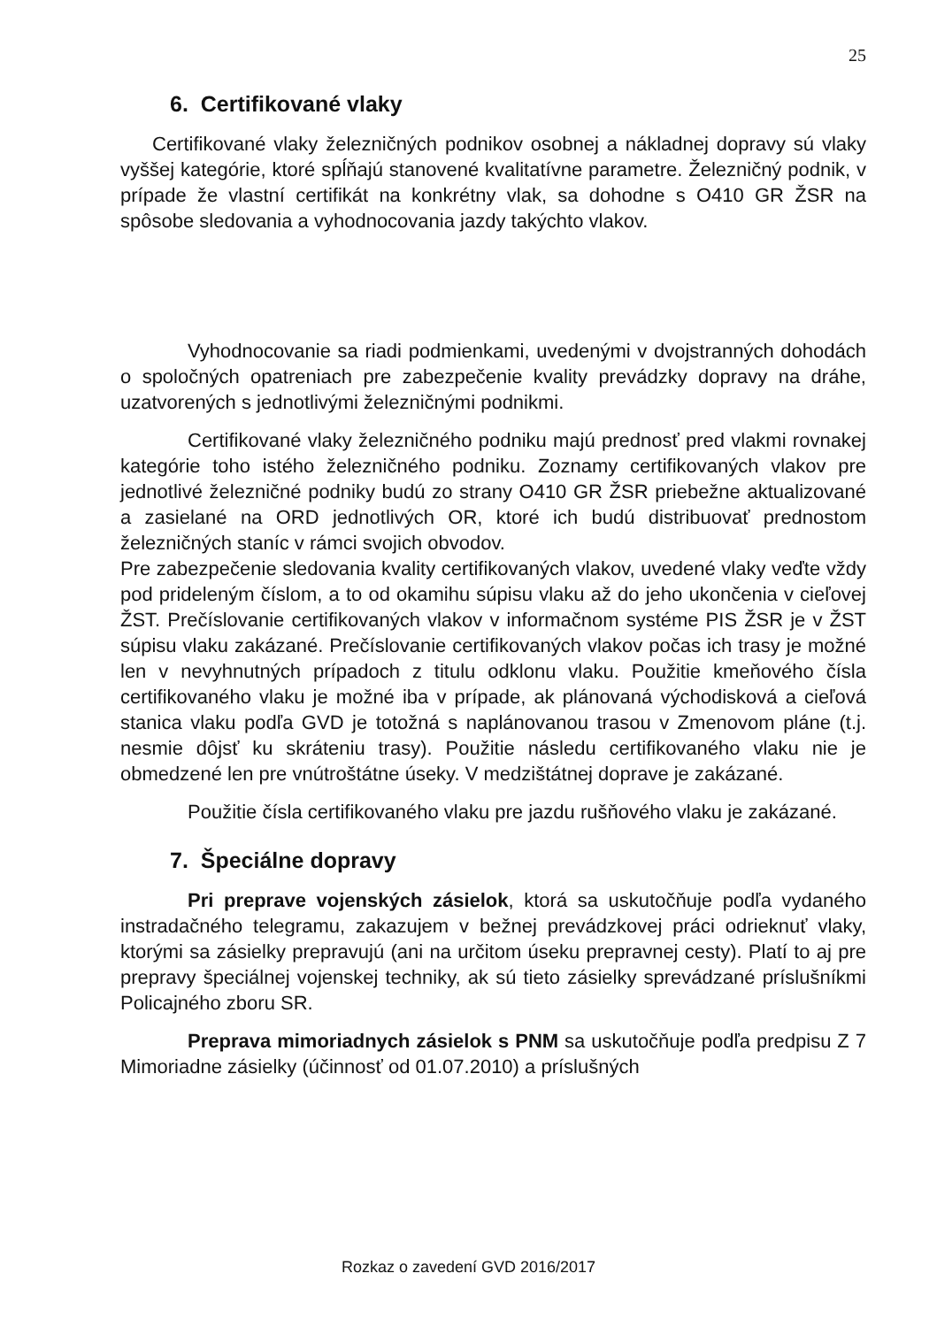25
6. Certifikované vlaky
Certifikované vlaky železničných podnikov osobnej a nákladnej dopravy sú vlaky vyššej kategórie, ktoré spĺňajú stanovené kvalitatívne parametre. Železničný podnik, v prípade že vlastní certifikát na konkrétny vlak, sa dohodne s O410 GR ŽSR na spôsobe sledovania a vyhodnocovania jazdy takýchto vlakov.
Vyhodnocovanie sa riadi podmienkami, uvedenými v dvojstranných dohodách o spoločných opatreniach pre zabezpečenie kvality prevádzky dopravy na dráhe, uzatvorených s jednotlivými železničnými podnikmi.
Certifikované vlaky železničného podniku majú prednosť pred vlakmi rovnakej kategórie toho istého železničného podniku. Zoznamy certifikovaných vlakov pre jednotlivé železničné podniky budú zo strany O410 GR ŽSR priebežne aktualizované a zasielané na ORD jednotlivých OR, ktoré ich budú distribuovať prednostom železničných staníc v rámci svojich obvodov.
Pre zabezpečenie sledovania kvality certifikovaných vlakov, uvedené vlaky veďte vždy pod prideleným číslom, a to od okamihu súpisu vlaku až do jeho ukončenia v cieľovej ŽST. Prečíslovanie certifikovaných vlakov v informačnom systéme PIS ŽSR je v ŽST súpisu vlaku zakázané. Prečíslovanie certifikovaných vlakov počas ich trasy je možné len v nevyhnutných prípadoch z titulu odklonu vlaku. Použitie kmeňového čísla certifikovaného vlaku je možné iba v prípade, ak plánovaná východisková a cieľová stanica vlaku podľa GVD je totožná s naplánovanou trasou v Zmenovom pláne (t.j. nesmie dôjsť ku skráteniu trasy). Použitie následu certifikovaného vlaku nie je obmedzené len pre vnútroštátne úseky. V medzištátnej doprave je zakázané.
Použitie čísla certifikovaného vlaku pre jazdu rušňového vlaku je zakázané.
7. Špeciálne dopravy
Pri preprave vojenských zásielok, ktorá sa uskutočňuje podľa vydaného instradačného telegramu, zakazujem v bežnej prevádzkovej práci odrieknuť vlaky, ktorými sa zásielky prepravujú (ani na určitom úseku prepravnej cesty). Platí to aj pre prepravy špeciálnej vojenskej techniky, ak sú tieto zásielky sprevádzané príslušníkmi Policajného zboru SR.
Preprava mimoriadnych zásielok s PNM sa uskutočňuje podľa predpisu Z 7 Mimoriadne zásielky (účinnosť od 01.07.2010) a príslušných
Rozkaz o zavedení GVD 2016/2017